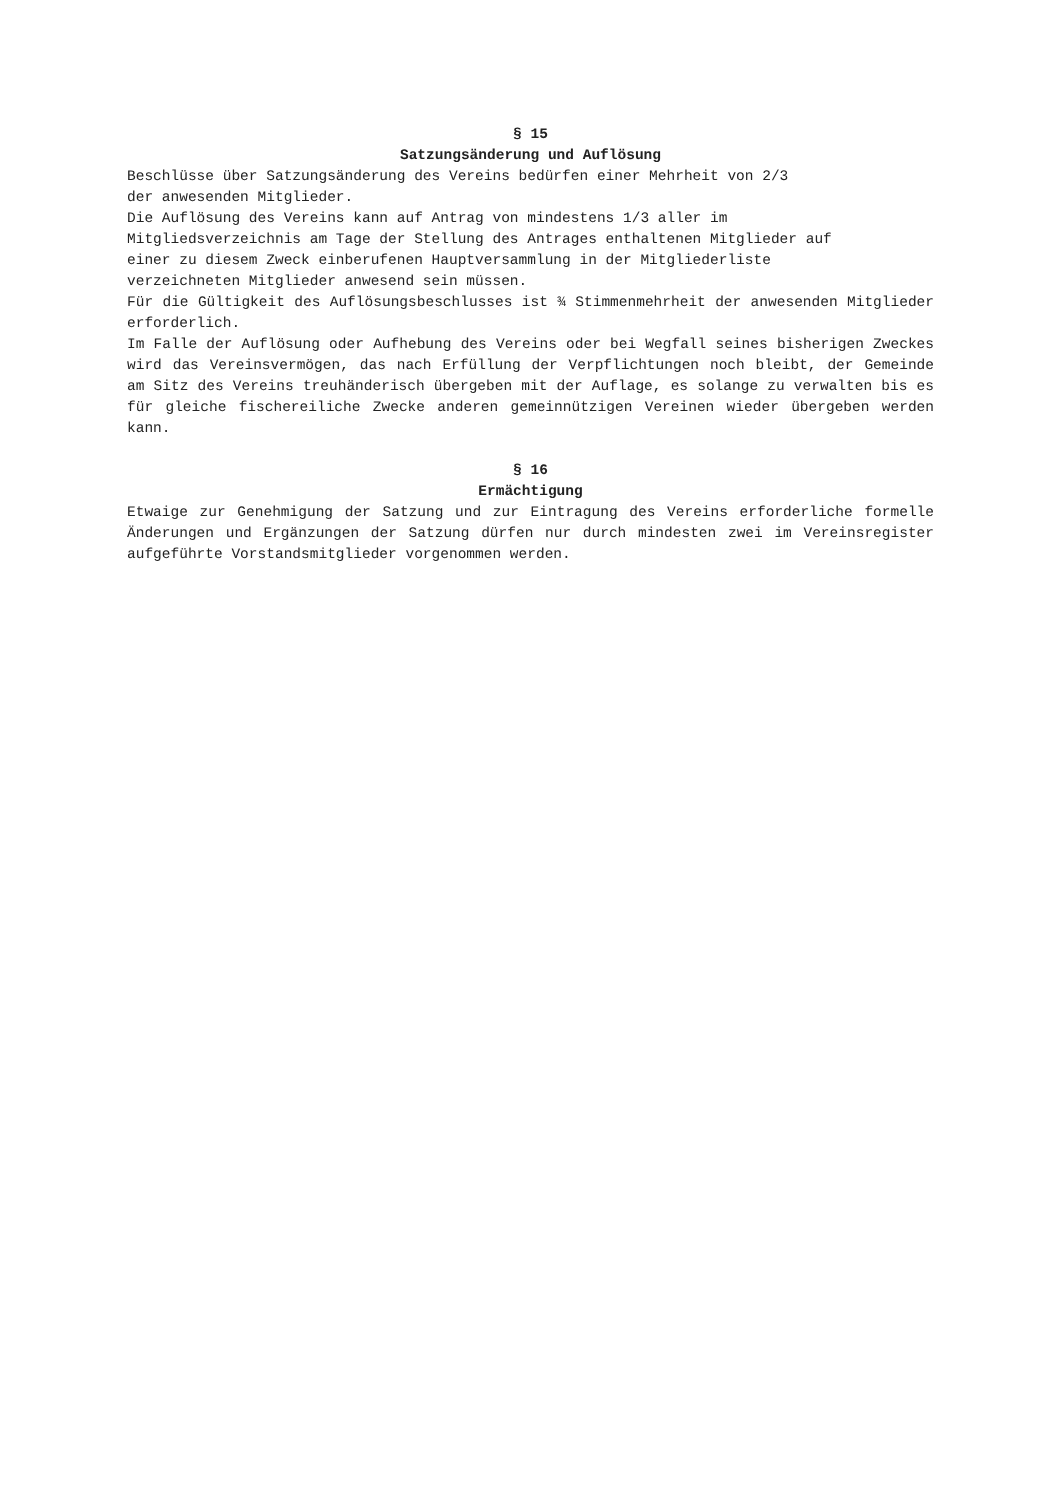§ 15
Satzungsänderung und Auflösung
Beschlüsse über Satzungsänderung des Vereins bedürfen einer Mehrheit von 2/3
der anwesenden Mitglieder.
Die Auflösung des Vereins kann auf Antrag von mindestens 1/3 aller im
Mitgliedsverzeichnis am Tage der Stellung des Antrages enthaltenen Mitglieder auf
einer zu diesem Zweck einberufenen Hauptversammlung in der Mitgliederliste
verzeichneten Mitglieder anwesend sein müssen.
Für die Gültigkeit des Auflösungsbeschlusses ist ¾ Stimmenmehrheit der anwesenden Mitglieder erforderlich.
Im Falle der Auflösung oder Aufhebung des Vereins oder bei Wegfall seines bisherigen Zweckes wird das Vereinsvermögen, das nach Erfüllung der Verpflichtungen noch bleibt, der Gemeinde am Sitz des Vereins treuhänderisch übergeben mit der Auflage, es solange zu verwalten bis es für gleiche fischereiliche Zwecke anderen gemeinnützigen Vereinen wieder übergeben werden kann.
§ 16
Ermächtigung
Etwaige zur Genehmigung der Satzung und zur Eintragung des Vereins erforderliche formelle Änderungen und Ergänzungen der Satzung dürfen nur durch mindesten zwei im Vereinsregister aufgeführte Vorstandsmitglieder vorgenommen werden.